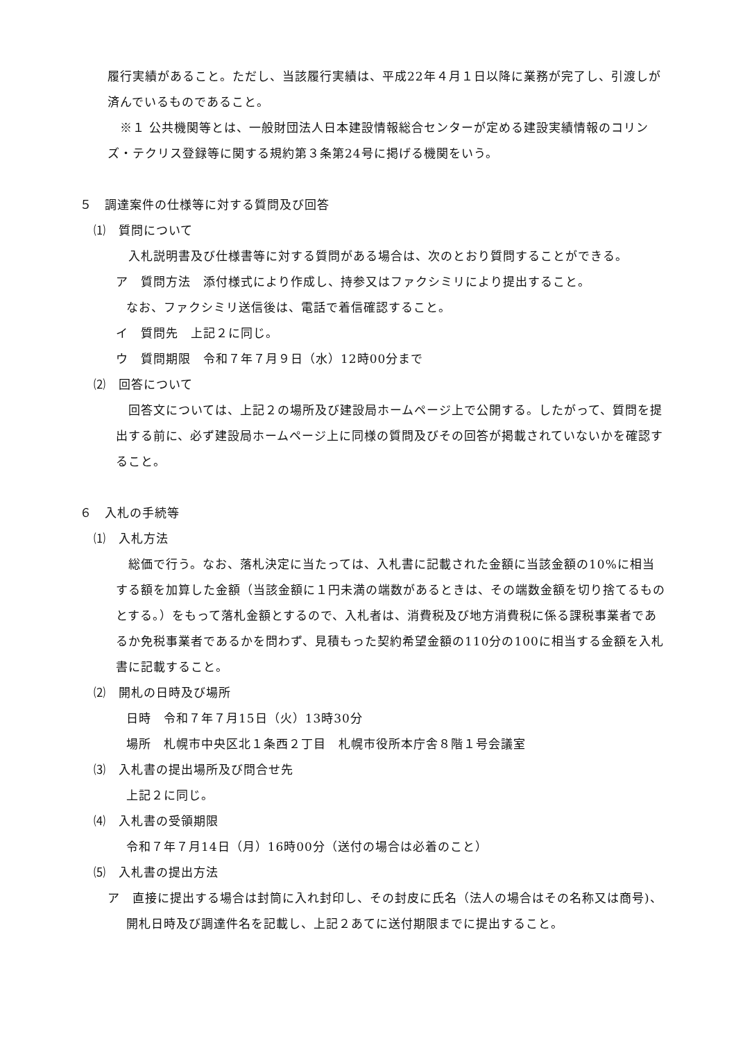履行実績があること。ただし、当該履行実績は、平成22年４月１日以降に業務が完了し、引渡しが済んでいるものであること。
　※１ 公共機関等とは、一般財団法人日本建設情報総合センターが定める建設実績情報のコリンズ・テクリス登録等に関する規約第３条第24号に掲げる機関をいう。
５　調達案件の仕様等に対する質問及び回答
⑴　質問について
　入札説明書及び仕様書等に対する質問がある場合は、次のとおり質問することができる。
ア　質問方法　添付様式により作成し、持参又はファクシミリにより提出すること。
なお、ファクシミリ送信後は、電話で着信確認すること。
イ　質問先　上記２に同じ。
ウ　質問期限　令和７年７月９日（水）12時00分まで
⑵　回答について
　回答文については、上記２の場所及び建設局ホームページ上で公開する。したがって、質問を提出する前に、必ず建設局ホームページ上に同様の質問及びその回答が掲載されていないかを確認すること。
６　入札の手続等
⑴　入札方法
　総価で行う。なお、落札決定に当たっては、入札書に記載された金額に当該金額の10%に相当する額を加算した金額（当該金額に１円未満の端数があるときは、その端数金額を切り捨てるものとする。）をもって落札金額とするので、入札者は、消費税及び地方消費税に係る課税事業者であるか免税事業者であるかを問わず、見積もった契約希望金額の110分の100に相当する金額を入札書に記載すること。
⑵　開札の日時及び場所
日時　令和７年７月15日（火）13時30分
場所　札幌市中央区北１条西２丁目　札幌市役所本庁舎８階１号会議室
⑶　入札書の提出場所及び問合せ先
上記２に同じ。
⑷　入札書の受領期限
令和７年７月14日（月）16時00分（送付の場合は必着のこと）
⑸　入札書の提出方法
ア　直接に提出する場合は封筒に入れ封印し、その封皮に氏名（法人の場合はその名称又は商号)、開札日時及び調達件名を記載し、上記２あてに送付期限までに提出すること。